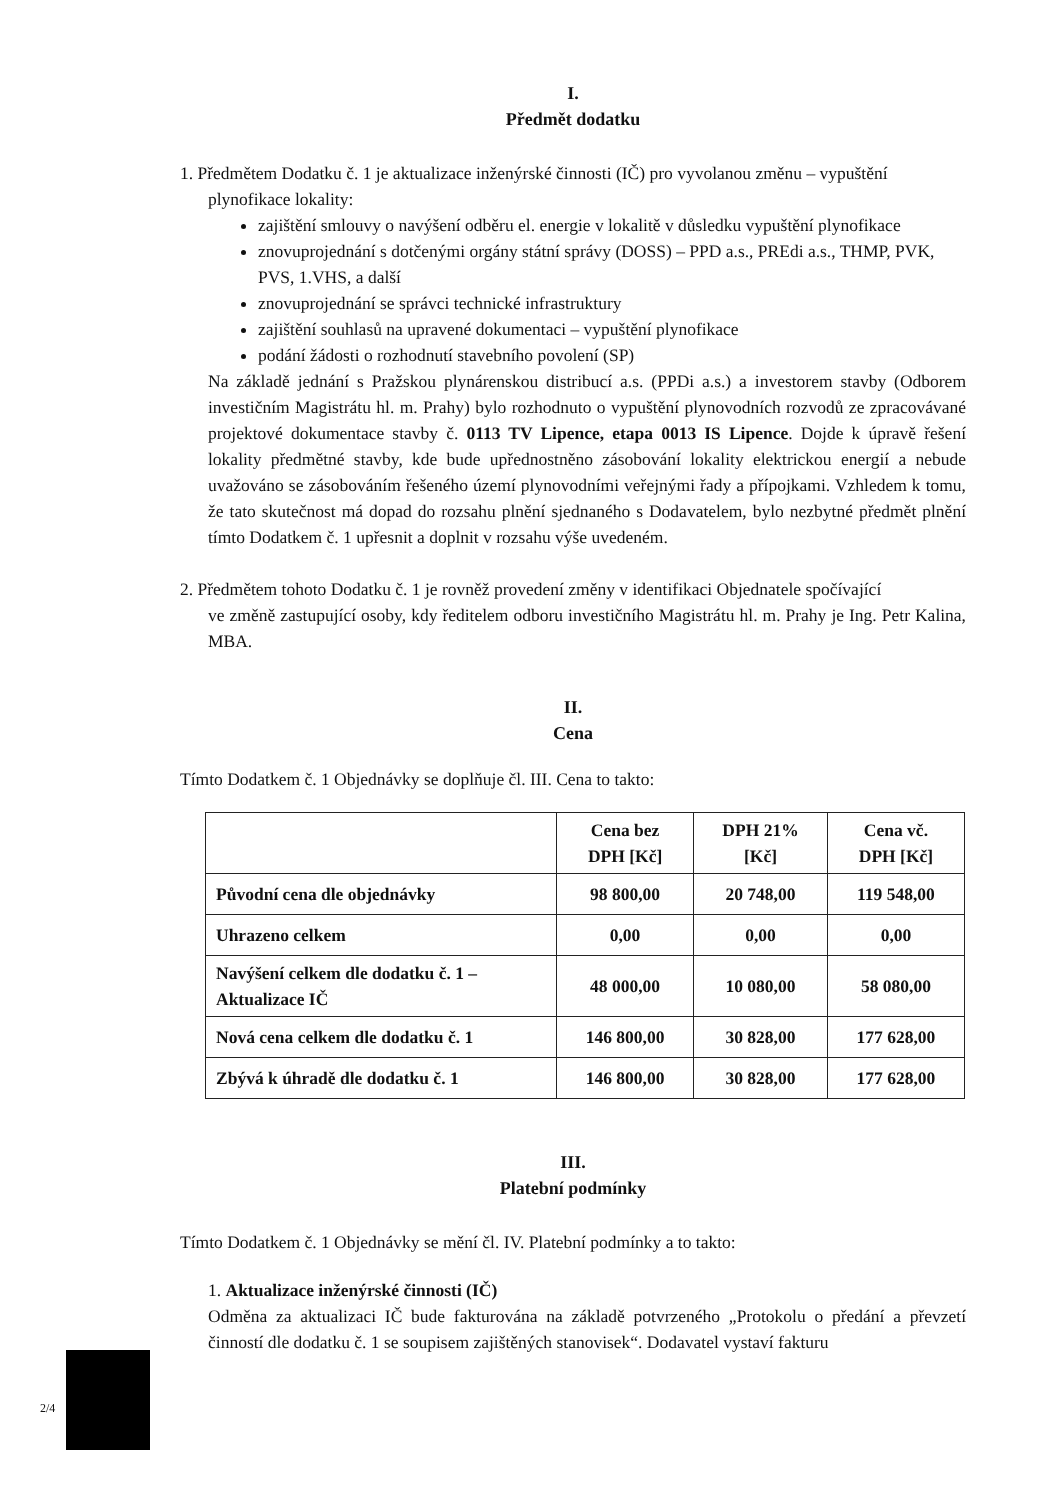I.
Předmět dodatku
1. Předmětem Dodatku č. 1 je aktualizace inženýrské činnosti (IČ) pro vyvolanou změnu – vypuštění
plynofikace lokality:
zajištění smlouvy o navýšení odběru el. energie v lokalitě v důsledku vypuštění plynofikace
znovuprojednání s dotčenými orgány státní správy (DOSS) – PPD a.s., PREdi a.s., THMP, PVK, PVS, 1.VHS, a další
znovuprojednání se správci technické infrastruktury
zajištění souhlasů na upravené dokumentaci – vypuštění plynofikace
podání žádosti o rozhodnutí stavebního povolení (SP)
Na základě jednání s Pražskou plynárenskou distribucí a.s. (PPDi a.s.) a investorem stavby (Odborem investičním Magistrátu hl. m. Prahy) bylo rozhodnuto o vypuštění plynovodních rozvodů ze zpracovávané projektové dokumentace stavby č. 0113 TV Lipence, etapa 0013 IS Lipence. Dojde k úpravě řešení lokality předmětné stavby, kde bude upřednostněno zásobování lokality elektrickou energií a nebude uvažováno se zásobováním řešeného území plynovodními veřejnými řady a přípojkami. Vzhledem k tomu, že tato skutečnost má dopad do rozsahu plnění sjednaného s Dodavatelem, bylo nezbytné předmět plnění tímto Dodatkem č. 1 upřesnit a doplnit v rozsahu výše uvedeném.
2. Předmětem tohoto Dodatku č. 1 je rovněž provedení změny v identifikaci Objednatele spočívající
ve změně zastupující osoby, kdy ředitelem odboru investičního Magistrátu hl. m. Prahy je Ing. Petr Kalina, MBA.
II.
Cena
Tímto Dodatkem č. 1 Objednávky se doplňuje čl. III. Cena to takto:
| | Cena bez DPH [Kč] | DPH 21% [Kč] | Cena vč. DPH [Kč] |
| --- | --- | --- | --- |
| Původní cena dle objednávky | 98 800,00 | 20 748,00 | 119 548,00 |
| Uhrazeno celkem | 0,00 | 0,00 | 0,00 |
| Navýšení celkem dle dodatku č. 1 – Aktualizace IČ | 48 000,00 | 10 080,00 | 58 080,00 |
| Nová cena celkem dle dodatku č. 1 | 146 800,00 | 30 828,00 | 177 628,00 |
| Zbývá k úhradě dle dodatku č. 1 | 146 800,00 | 30 828,00 | 177 628,00 |
III.
Platební podmínky
Tímto Dodatkem č. 1 Objednávky se mění čl. IV. Platební podmínky a to takto:
1. Aktualizace inženýrské činnosti (IČ)
Odměna za aktualizaci IČ bude fakturována na základě potvrzeného „Protokolu o předání a převzetí činností dle dodatku č. 1 se soupisem zajištěných stanovisek“. Dodavatel vystaví fakturu
2/4